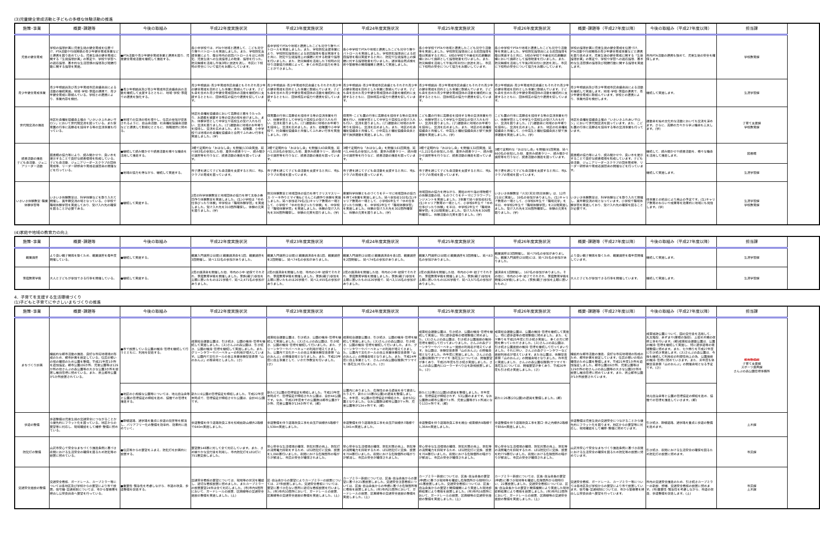(3)児童健全育成活動と子どもの多様な体験活動の推進
| 施策･事業 | 概要･課題等 | 今後の取組み | 平成22年度実施状況 | 平成23年度実施状況 | 平成24年度実施状況 | 平成25年度実施状況 | 平成26年度実施状況 | 概要･課題等（平成27年度以降） | 今後の取組み（平成27年度以降） | 担当課 |
| --- | --- | --- | --- | --- | --- | --- | --- | --- | --- | --- |
| 児童の健全育成 | 学校の指導計画に児童生徒の健全育成を位置づけ、PTA活動や行政関係の青少年健全育成事業などと連携を図り進めている。児童生徒の健全育成に関する「生徒指導計画」の策定や、学校や学習への適応指導、基本的な生活習慣の指導及び問題行動に関する指導を実施。 | ●PTA活動や青少年健全育成事業と連携を図り、児童健全育成活動を継続して推進する。 | 各小中学校では、PTAや地域と連携して、こども見守り隊やパトロールを実施しました。また、学校防犯支援事業により、毎日市内の巡回パトロールをはじめ防犯、児童生徒への生徒指導上の助言、指導を行った。防災無線を活用し午後3時に放送を流し、市民に下校時の安全について協力をお願いしています。 | 各中学校でPTAや地域と連携したこども見守り隊やパトロールを実施しました。また、学校防犯支援事業により、学校防犯指導員による巡回指導を毎日実施すると共に、防犯や生徒指導上の課題に対する助言や指導を行いました。また、防災無線を活用した下校時の見守り活動協力依頼によって、多くの市民の協力を得ることができました。 | 各小中学校でPTAや地域と連携したこども見守り隊やパトロールを実施しました。学校防犯指導員による巡回指導を毎日実施すると共に、防犯や生徒指導上の課題に対する指導助言を行いました。通学路合同点検を県や警察等の関係機関と連携して実施しました。 | 各小中学校でPTAや地域と連携したこども見守り活動等を実施しました。学校防犯指導員による巡回指導を毎日実施すると共に、6校の学校で不審者対応避難訓練において講師として指導助言を行いました。また、防災無線を活用して午後2時30分に放送を流し、市民に下校時の安全について協力をお願いしています。 | 各小中学校でPTAや地域と連携したこども見守り活動等を実施しました。学校防犯指導員による巡回指導を毎日実施すると共に、5校の学校で不審者対応避難訓練において講師として指導助言を行いました。また、防災無線を活用して午後2時30分に放送を流し、市民に下校時の安全について協力をお願いしています。 | 学校の指導計画に児童生徒の健全育成を位置づけ、PTA活動や行政関係の青少年健全育成事業などと連携を図り進めます。児童生徒の健全育成に関する「生徒指導計画」の策定や、学校や学習への適応指導、基本的な生活習慣の指導及び問題行動に関する指導を実施します。 | 市内PTA活動の連携も強めて、児童生徒の安全を確保します。 | 学校教育課 |
| 青少年健全育成事業 | 青少年相談員及び青少年育成市民会議会員による活動の継続実施。地域･学校･家庭の連携で、青少年健全育成に取組んでいる。学校との連携により、事業内容を検討。 | ●青少年相談員及び青少年育成市民会議会員の活動を継続して支援するとともに、地域･学校･家庭での連携を強化する。 | 青少年相談員･青少年育成市民会議ともそれぞれ青少年の健全育成を目的とした事業に取組んでいます。子ども会を含めた青少年健全育成団体の活動を継続的に支援するとともに、団体相互の協力や連携を促しています。 | 青少年相談員･青少年育成市民会議ともそれぞれ青少年の健全育成を目的とした事業に取組んでいます。子ども会を含めた青少年健全育成団体の活動を継続的に支援するとともに、団体相互の協力や連携を促しています。 | 青少年相談員･青少年育成市民会議ともそれぞれ青少年の健全育成を目的とした事業に取組んでいます。子ども会を含めた青少年健全育成団体の活動を継続的に支援するとともに、団体相互の協力や連携を促しています。 | 青少年相談員･青少年育成市民会議ともそれぞれ青少年の健全育成を目的とした事業に取組んでいます。子ども会を含めた青少年健全育成団体の活動を継続的に支援するとともに、団体相互の協力や連携を促しています。 | 青少年相談員･青少年育成市民会議ともそれぞれ青少年の健全育成を目的とした事業に取組んでいます。子ども会を含めた青少年健全育成団体の活動を継続的に支援するとともに、団体相互の協力や連携を促しています。 | 青少年相談員及び青少年育成市民会議会員による活動を継続して実施します。地域･学校･家庭の連携で、青少年健全育成に取組んでいます。学校との連携により、事業内容を検討します。 | 継続して実施します。 | 生涯学習課 |
| 世代間交流の推進 | 地区社会福祉協議会主催の「いきいきふれあいサロン」において世代間交流を図っている。また保育園の行事に高齢者を招待する等の交流事業も行っている。 | ●地域での交流の場を増やし、住民の参加が促進されるように、自治会活動、社会福祉協議会活動などと連携して取組むとともに、情報提供に努める。 | 地区社会福祉協議会において高齢者と歌をうたったり、お遊戯を披露する等の交流の場を設けました。また、体験学習として中学生や高校生の受け入れも行い、交流を図りました。(子)運動会に地域のお年寄りを招待し、交流を広めました。また、幼稚園、小中学校では地域の社会福祉協議会と合同でふれあい行事を実施しました。(学) | 保育園の行事に高齢者を招待する等の交流事業を行い、体験学習として中学生や高校生の受け入れも行い、交流を図りました。(子)運動会に地域のお年寄りを招待し、交流を広めました。また、幼稚園や小中学校で、社会福祉協議会と共催してふれあい行事を実施しました。(学) | 保育所･こども園の行事に高齢者を招待する等の交流事業を行い、体験学習として中学生や高校生の受け入れも行い、交流を図りました。(子)運動会に地域のお年寄りを招待し、交流を広めました。また、地区の社会福祉協議会と共催して、小中高生と福祉協議会会員と駅で挨拶運動を実施しました。(学) | こども園の行事に高齢者を招待する等の交流事業を行い、体験学習として中学生や高校生の受け入れも行い、交流を図りました。(子)運動会に地域のお年寄りを招待し、交流を広めました。また、地区の社会福祉協議会と共催して、中高生と福祉協議会員と駅で挨拶運動を実施しました。(学) | こども園の行事に高齢者を招待する等の交流事業を行い、体験学習として中学生や高校生の受け入れも行い、交流を図りました。(子)運動会に地域のお年寄りを招待し、交流を広めました。また、地区の社会福祉協議会と共催して、小中高生と福祉協議会員と駅で挨拶運動を実施しました。(学) | 地区社会福祉協議会主催の「いきいきふれあいサロン」において世代間交流を図っています。また、こども園の行事に高齢者を招待する等の交流事業も行っています。 | 運動会を始め文化的な活動においても交流を深めます。さらに、高齢の方々から学ぶ機会も工夫します。(学) | 子育て支援課 学校教育課 |
| 読書活動の推進 子ども会活動、ジュニアリーダー活動 | 図書館の協力等により、読み聞かせや、良い本を提示することで良好な読書環境を形成している。子ども会活動、ジュニアリーダースクラブの団体育成等、リーダー研修会や育成者講習会の開催などを行っている。 | ●継続して読み聞かせや読書活動を様々な機会を活用して推進する。 | 3館で定期的な「おはなし会」を開催(133会実施、延べ983名の参加)した他、夏休み読書ラリー、読み聞かせ講座等を行うなど、読書活動の推進を図っています。 | 3館で定期的な「おはなし会」を開催(143会実施、延べ1,018名の参加)した他、夏休み読書ラリー、読み聞かせ講座等を行うなど、読書活動の推進を図っています。 | 3館で定期的な「おはなし会」を開催(161回実施、延べ1,446名の参加)した他、夏休み読書ラリー、読み聞かせ講座等を行うなど、読書活動の推進を図っています。 | 3館で定期的な「おはなし会」を開催(132回実施、延べ1,222名の参加)した他、夏休み読書ラリー、読み聞かせ講座等を行うなど、読書活動の推進を図っています。 | 3館で定期的な「おはなし会」を開催(91回実施、延べ660名の参加)した他、夏休み読書ラリー、読み聞かせ講座等を行うなど、読書活動の推進を図っています。 | 図書館の協力等により、読み聞かせや、良い本を提示することで良好な読書環境を形成しています。子ども会活動、ジュニアリーダースクラブの団体育成等、リーダー研修会や育成者講習会の開催などを行っています。 | 継続して、読み聞かせや読書活動を、様々な機会を活用して推進します。 | 図書館 |
| | | ●地域の協力を得ながら、継続して実施する。 | 市子連を通じて子ども会活動を支援すると共に、市JLクラブの育成を図っています。 | 市子連を通じて子ども会活動を支援すると共に、市JLクラブの育成を図っています。 | 市子連を通じて子ども会活動を支援すると共に、市JLクラブの育成を図っています。 | 市子連を通じて子ども会活動を支援すると共に、市JLクラブの育成を図っています。 | 市子連を通じて子ども会活動を支援すると共に、市JLクラブの育成を図っています。 | | 継続して実施します。 | 生涯学習課 |
| いきいき体験教室･職業体験学習等 | いきいき体験教室は、科学体験などを取り入れて開催し、異年齢交流の場となっている。小学校で職場体験学習を実施しており、受け入れ先の確保を図ることが必要である。 | ●継続して実施する。 | 2度の科学体験教室と地域団体の協力を得て太巻き寿司作り体験教室を実施しました。(生)小学校は「ゆめ仕事ぴったり体験」中学校は「職場体験学習」を実施しました。受け入れ先を310箇所確保し、体験の充実を図りました。(学) | 防災体験教室と地域団体の協力を得てクリスマスリース･ケーキ作りとマイ箸&どろんこ石鹸作り体験を実施しました。延べ参加者79名(生)キャリア教育の一環として、小学校で「ゆめ仕事ぴったり体験」を、中学校で「職場体験学習」を実施しました。体験の受け入れ先を306箇所確保し、体験の充実を図りました。(学) | 産業科学体験とものづくりをテーマに地域団体の協力を得て4事業を実施しました。延べ参加者102名(生)キャリア教育の一環として、小学校6年生で「ゆめ仕事ぴったり体験」を、中学校2年生で「職場体験学習」を実施しました。体験の受け入れ先を302箇所確保し、体験の充実を図りました。(学) | 地域団体の協力を得ながら、房総の村や海の博物館での体験活動の他、ものづくりをテーマにフラワーアレンジメントを実施しました。3事業で延べ参加者82名(生)キャリア教育の一環として、小学校6年生で「ゆめ仕事ぴったり体験」を半日、中学校2年生で「職場体験学習」を2日間実施しました。受け入れ先を309箇所確保し、体験活動の充実を図りました。(学) | いきいき体験教室「火災!天災!防災体験!」は、12月21日に実施し、19名の参加がありました。(生)キャリア教育の一環として、小学校6年生で「職場見学」を半日、中学校2年生で「職場体験学習」を2日間実施しました。受け入れ先を336箇所確保し、体験の充実を図りました。(学) | いきいき体験教室は、科学体験などを取り入れて開催し、異年齢交流の場となっています。小学校で職場体験学習を実施しており、受け入れ先の確保を図ることが必要です。 | 他事業との統合により廃止の予定です。(生)キャリア教育のねらいや成果等を効果的に地域にも発信します。(学) | 生涯学習課 学校教育課 |
(4)家庭や地域の教育力の向上
| 施策･事業 | 概要･課題等 | 今後の取組み | 平成22年度実施状況 | 平成23年度実施状況 | 平成24年度実施状況 | 平成25年度実施状況 | 平成26年度実施状況 | 概要･課題等（平成27年度以降） | 今後の取組み（平成27年度以降） | 担当課 |
| --- | --- | --- | --- | --- | --- | --- | --- | --- | --- | --- |
| 親業講座 | より良い親子関係を築くため、親業講座を毎年度開催している。 | ●継続して実施する。 | 親業入門講座(2日間)と親業講演会を1回、親業講座を3回開催し、延べ132名の参加がありました。 | 親業入門講座(2日間)と親業講演会を各1回、親業講座を2回開催し、延べ74名の参加がありました。 | 親業入門講座(2日間)と親業講演会を各1回、親業講座を2回開催し、延べ74名の参加がありました。 | 親業入門講座(2日間)と親業講座を3回開催し、延べ63名の参加がありました。 | 親業講座は3回開催し、延べ79名の参加がありました。親業入門講座(2日間)には、延べ35名の参加がありました。 | より良い親子関係を築くため、親業講座を毎年度開催しています。 | 継続して実施します。 | 生涯学習課 |
| 家庭教育学級 | 大人と子どもが参加できる行事を開催している。 | ●継続して実施する。 | 2度の講演会を開催した他、市内の小中･幼保でそれぞれ、家庭教育学級を開催しました。家族(親子)参加を主眼に置いたものは21学級で、延べ2,471名の参加がありました。 | 2度の講演会を開催した他、市内の小中･幼保でそれぞれ、家庭教育学級を開催しました。家族(親子)参加を主眼に置いたものは26学級で、延べ2,455名の参加がありました。 | 2度の講演会を開催した他、市内の小中･幼保でそれぞれ、家庭教育学級を開催しました。家族(親子)参加を主眼に置いたものは26学級で、延べ3,116名の参加がありました。 | 2度の講演会を開催した他、市内の小中･幼子でそれぞれ、家庭教育学級を開催しました。家族(親子)参加を主眼に置いたものは26学級で、延べ3,571名の参加がありました。 | 講演会を1回開催し、167名の参加がありました。その他に、市内の小中･幼子でそれぞれ、家庭教育学級を開催(26学級)しました。(家族(親子)参加を主眼に置いたもの。) | 大人と子どもが参加できる行事を開催しています。 | 継続して実施します。 | 生涯学習課 |
4．子育てを支援する生活環境づくり
(1)子どもと子育てにやさしいまちづくりの推進
| 施策･事業 | 概要･課題等 | 今後の取組み | 平成22年度実施状況 | 平成23年度実施状況 | 平成24年度実施状況 | 平成25年度実施状況 | 平成26年度実施状況 | 概要･課題等（平成27年度以降） | 今後の取組み（平成27年度以降） | 担当課 |
| --- | --- | --- | --- | --- | --- | --- | --- | --- | --- | --- |
| まちづくり計画 | 機能的な都市活動の推進、良好な市街地環境の形成のため、都市計画を設定している。住民の憩いの場の確保のため公園を整備。平成21年度1か所を追加指定。都市公園は6か所、児童公園等は129か所の他さんぶの森公園等の大きな公園3か所を設置し維持管理に努めている。また、県立都市公園が1か所設置されている。 | ●市で設置している公園の維持･管理を継続して行うとともに、利用を促進する。 | 成東総合運動公園は、引き続き、公園の維持･管理を継続して実施しました。(ス)さんぶの森公園は、引き続き、公園の維持･管理を継続して実施しました。また、グリーンタワーやバーベキューの利用が増大しています。公園内で文化ホールの自主事業体験型音楽祭「山のおんぷ」の際会場としました。(さ) | 成東総合運動公園は、引き続き、公園の維持･管理を継続して実施しました。(ス)さんぶの森公園は、引き続き、公園の維持･管理を継続して行いました。また、グリーンタワーやバーベキューの利用が増えてきました。公園内で文化ホールの自主事業体験型音楽祭「山のおんぷ」の開催会場となりました。また、平成23年度に自主事業として、いかだ作教室を行いました。(さ) | 成東総合運動公園は、引き続き、公園の維持･管理を継続して実施しました。(ス)さんぶの森公園は、引き続き、公園の維持･管理を継続して行いました。また、グリーンタワーやバーベキューの利用が増えてきました。公園内で文化ホールの自主事業体験型音楽祭「山のおんぷ」の開催会場となりました。また、平成24年度に自主事業として、さんぶの森公園収穫祭(サツマイモ･落花生)を行いました。(さ) | 成東総合運動公園は、引き続き、公園の維持･管理を継続して実施し、特に遊歩道等の環境整備に努めました。(ス)さんぶの森公園は、引き続き公園施設の維持･管理を継続して行ってまいりました。さんぶの森グリーンタワーやバーベキュー施設の利用者が増えています。当公園は、体験型音楽祭「山のおんぷ」の開催会場となりました。昨年度に実施しました、さんぶの森公園収穫祭(サツマイモ･落花生)については、開催要望が多くあり、平成25年度も引き続き実施しました。さんぶの森公園内にローラーすべり台を新規設置しました。(さ) | 成東総合運動公園は、公園の維持･管理を継続して実施し、特に遊歩道等の環境整備に努めました。また、七夕飾りを平成25年度に引き続き実施し、多くの方に短冊を飾っていただきました。(ス)さんぶの森公園は、引き続き公園施設の維持･管理を継続して行ってまいりました。それに伴い、さんぶの森グリーンタワーなど施設利用者が増えています。また当公園は、体験型音楽祭「山のおんぷ」の開催会場となりました。昨年度に実施しました、さんぶの森公園収穫祭(サツマイモ･落花生)については、開催要望が多くあり、平成26年度も引き続き実施しました。(さ) | 機能的な都市活動の推進、良好な市街地環境の形成のため、都市計画を設定しています。住民の憩いの場の確保のため公園を整備します。平成21年度1か所を追加指定しました。都市公園は6か所、児童公園等は129か所の他さんぶの森公園等の大きな公園3か所を設置し維持管理に努めています。また、県立都市公園が1か所設置されています。 | 成東城跡公園について、国の交付金を活用して、丸太階段、あずまや(屋根の張替)、土留め木柵の改修工事を行います。(都)成東総合運動公園は、公園の維持･管理を継続して実施し、特に遊歩道等の環境整備に努めます。また、七夕飾りを平成27年度に引き続き実施します。(ス)さんぶの森公園は、今後も継続して利用者の利便性向上の為、公園施設の維持･管理に努めていきます。また、来年度も体験型音楽祭「山のおんぷ」の開催会場となる予定です。(さ) | 都市整備課 子育て支援課 スポーツ振興課 さんぶの森公園管理事務所 |
| | | ●地区の小規模な公園等については、地元自治会等と公園の管理協定の締結を進め、協働での管理を推進する。 | 新たに6公園の管理協定を締結しました。平成22年度末時点で、管理協定が締結させた公園は、合計41公園です。 | 新たに3公園の管理協定を締結しました。平成23年度末時点で、管理協定が締結された公園は、合計44公園です。なお、平成23年度末での公園数は都市公園が7か所、児童公園等が134か所です。(都) | 公園内にありました、危険性のある遊具を全て撤去したうえで、新たに10基(9公園)の遊具を整備しました。本年度、9公園の管理協定が締結され、合計53公園となりました。なお公園数は都市公園が7ヶ所、児童公園等が134ヶ所です。(都) | 新たに12基(11公園)の遊具を整備しました。本年度は、管理協定が締結されず、53公園のままです。なお公園数は都市公園が7ヶ所、児童公園等が1ヶ所減になり133ヶ所です。(都) | 新たに26基(23公園)の遊具を整備しました。(都) | | 地元自治会等と公園の管理協定の締結を進め、協働での管理を推進していきます。(都) | |
| 歩道の整備 | 歩道整備は児童生徒の交通安全につながることから優先的にフラット化を図っている。地区からの要望等に対応し、現場確認をして補修･整備に努めている。 | ●幹線道路、通学路を重点に歩道の段差等を解消し、バリアフリー化の整備を効率的、効果的に進めていく。 | 歩道整備を伴う道路改良工事を松崎前新山線外2路線で640m実施しました。 | 歩道整備を伴う道路改良工事を白玉戸田線外5路線で1,539m実施しました。 | 歩道整備を伴う道路改良工事を白玉戸田線外7路線で1,041m実施しました。 | 歩道整備を伴う道路改良工事を殿台･成東線外9路線で1,364m実施しました。 | 歩道整備を伴う道路改良工事を富口･井之内線外2路線で856m実施しました。 | 歩道整備は児童生徒の交通安全につながることから優先的にフラット化を図ります。地区からの要望等に対応し、現場確認をして補修･整備に努めています。 | 引き続き、幹線道路、通学路を重点に歩道の整備を進めます。 | 土木課 |
| 防犯灯の整備 | 山武市安心で安全なまちづくり推進条例に基づき夜間における生活安全の確保を図るため防犯等の設置に努めている。 | ●住民等からの要望をふまえ、防犯灯を計画的に設置する。 | 要望数148基に対して全て対応しています。また、きめ細やかな交付金を利用し、市内防犯灯をLED灯に751基交換しました。 | 安心安全な生活環境の確保、防犯対策の向上、防犯灯の消費電力抑制をするため、LED防犯灯に交換、設置を1,090基行いました。夜間における危険箇所の暗がりが解消し、市民の安全が確保されました。 | 安心安全な生活環境の確保、防犯対策の向上、防犯等の消費電力を抑制するため、LED防犯灯に交換、設置を704基行いました。夜間における危険個所の暗がりが解消し、市民の安全が確保されました。 | 安心安全な生活環境の確保、防犯対策の向上、防犯等の消費電力を抑制するため、LED防犯灯に交換、設置を704基行いました。夜間における危険個所の暗がりが解消し、市民の安全が確保されました。 | 安心安全な生活環境の確保、防犯対策の向上、防犯等の消費電力を抑制するため、LED防犯灯に交換、設置を約779基行いました。夜間における危険箇所の暗がりが解消し、市民の安全が確保されました。 | 山武市安心で安全なまちづくり推進条例に基づき夜間における生活安全の確保を図るため防犯等の設置に努めています。 | 引き続き、夜間における生活安全の確保を図るため防犯灯の設置に努めます。 | 市民課 |
| 交通安全施設の整備 | 交通安全看板、ガードレール、カーブミラー等については各地区及び学校からの要望により市で設置。信号機･交通規制については、市から警察署を経由し公安委員会へ要望を行っている。 | ●重要性･緊急性を考慮しながら、市道の改良、歩道整備を促進する。 | 交通安全看板の要望については、現場等の状況を確認し、適切な看板設置に努めました。またカーブミラーの設置要望24件は全て対応しました。(市)市内9箇所において、ガードレールの設置、区画線等の交通安全施設の整備を実施しました。(土) | 区･自治会からの要望によりカーブミラーの設置については、27件設置しました。交通安全看板については、要望に基づき危ない箇所に適切な看板設置を行いました。(市)市内10箇所において、ガードレールの設置、区画線等の交通安全施設の整備を実施しました。(土) | カーブミラー新設については、区長･自治会長からの要望に基づき21基設置しました。交通安全注意看板については、区長･自治会長からの申請に基づき危険箇所等に看板を設置しました。(市)市内21箇所において、ガードレールの設置、区画線等の交通安全施設の整備を実施しました。(土) | カーブミラー新設については、区長･自治会長の要望(申請)に基づき現地等を確認し危険箇所から随時行い41基設置しました。交通安全看板については、区長･自治会長からの要望と関係機関により実施した現地診断結果により看板を設置しました。(市)市内16箇所において、ガードレールの設置、区画線等の交通安全施設の整備を実施しました。(土) | カーブミラー新設については、区長･自治会長の要望(申請)に基づき現地等を確認し危険箇所から随時行い、22基設置しました。交通安全看板については、区長･自治会長からの要望と関係機関により実施した現地診断結果により看板を設置しました。(市)市内12箇所において、ガードレールの設置、区画線等の交通安全施設の整備を実施しました。(土) | 交通安全看板、ガードレール、カーブミラー等については各地区及び学校からの要望により市で設置しています。信号機･交通規制については、市から警察署を経由し公安委員会へ要望を行っています。 | 市内の交通安全推進のため、引き続きカーブミラーの新設、修繕、交通安全看板の設置に努めます。(市)重要性･緊急性を考慮しながら、市道の改良、歩道整備を促進します。(土) | 市民課 土木課 |